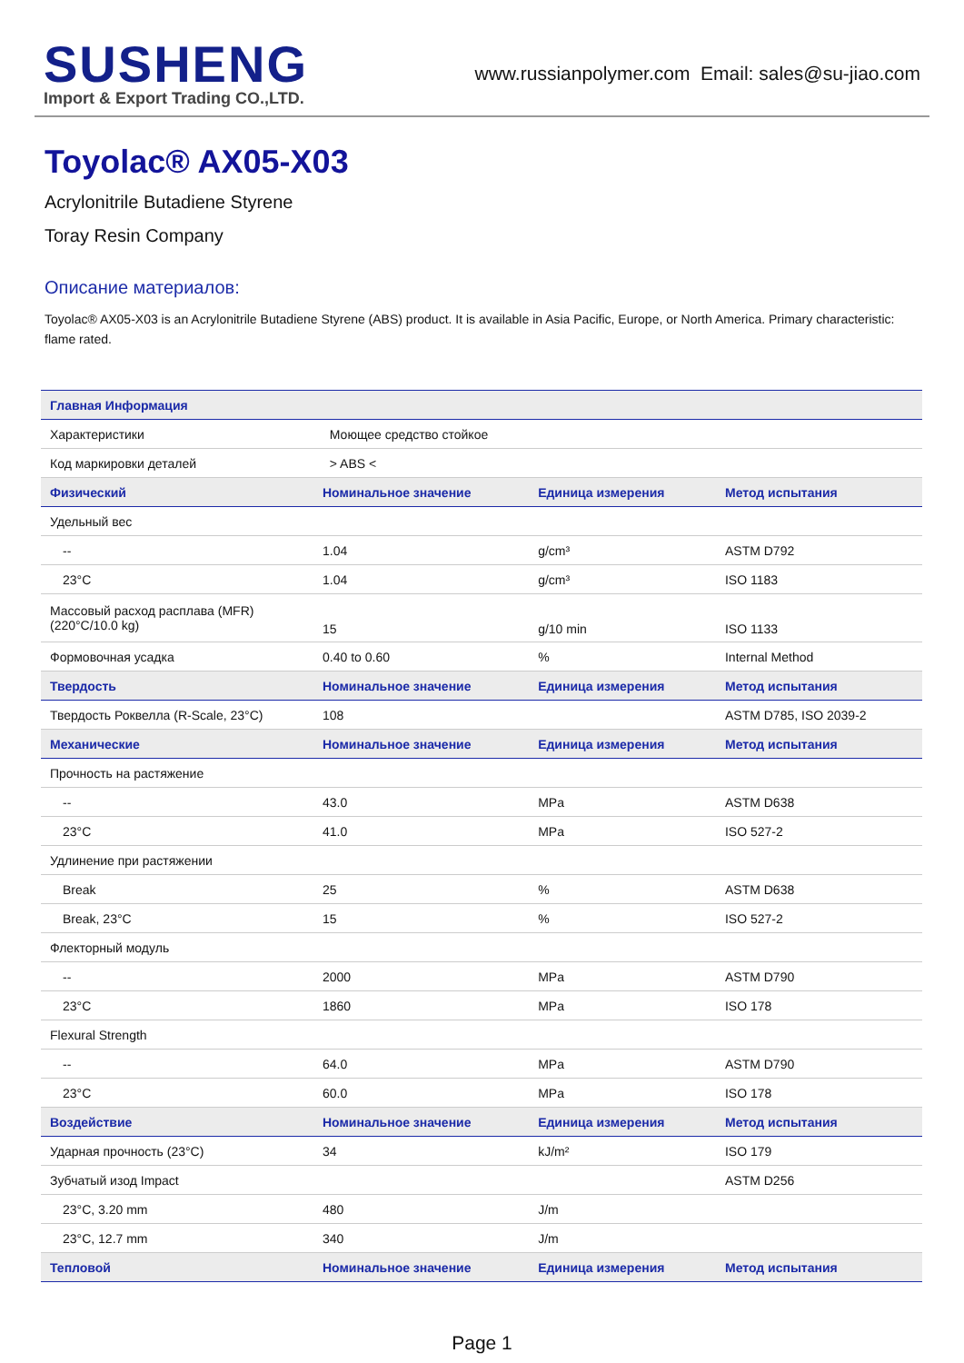SUSHENG
Import & Export Trading CO.,LTD.
www.russianpolymer.com Email: sales@su-jiao.com
Toyolac® AX05-X03
Acrylonitrile Butadiene Styrene
Toray Resin Company
Описание материалов:
Toyolac® AX05-X03 is an Acrylonitrile Butadiene Styrene (ABS) product. It is available in Asia Pacific, Europe, or North America. Primary characteristic: flame rated.
| Главная Информация | | | |
| --- | --- | --- | --- |
| Характеристики | Моющее средство стойкое | | |
| Код маркировки деталей | > ABS < | | |
| Физический | Номинальное значение | Единица измерения | Метод испытания |
| Удельный вес | | | |
| -- | 1.04 | g/cm³ | ASTM D792 |
| 23°C | 1.04 | g/cm³ | ISO 1183 |
| Массовый расход расплава (MFR) (220°C/10.0 kg) | 15 | g/10 min | ISO 1133 |
| Формовочная усадка | 0.40 to 0.60 | % | Internal Method |
| Твердость | Номинальное значение | Единица измерения | Метод испытания |
| Твердость Роквелла (R-Scale, 23°C) | 108 | | ASTM D785, ISO 2039-2 |
| Механические | Номинальное значение | Единица измерения | Метод испытания |
| Прочность на растяжение | | | |
| -- | 43.0 | MPa | ASTM D638 |
| 23°C | 41.0 | MPa | ISO 527-2 |
| Удлинение при растяжении | | | |
| Break | 25 | % | ASTM D638 |
| Break, 23°C | 15 | % | ISO 527-2 |
| Флекторный модуль | | | |
| -- | 2000 | MPa | ASTM D790 |
| 23°C | 1860 | MPa | ISO 178 |
| Flexural Strength | | | |
| -- | 64.0 | MPa | ASTM D790 |
| 23°C | 60.0 | MPa | ISO 178 |
| Воздействие | Номинальное значение | Единица измерения | Метод испытания |
| Ударная прочность (23°C) | 34 | kJ/m² | ISO 179 |
| Зубчатый изод Impact | | | ASTM D256 |
| 23°C, 3.20 mm | 480 | J/m | |
| 23°C, 12.7 mm | 340 | J/m | |
| Тепловой | Номинальное значение | Единица измерения | Метод испытания |
Page 1